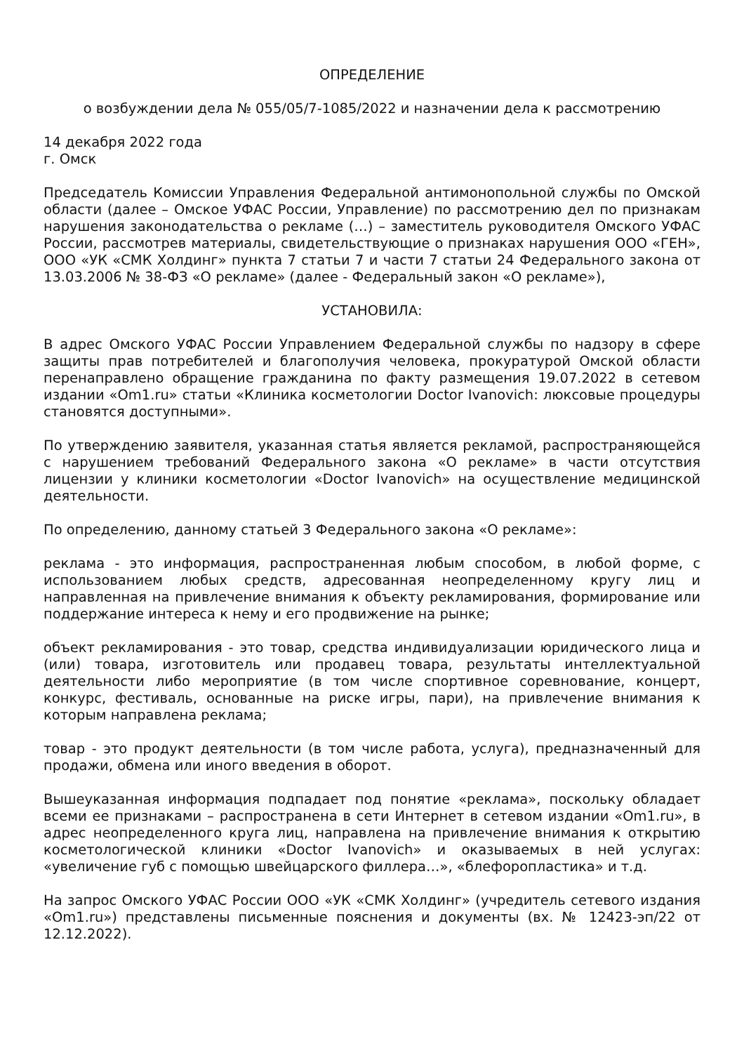ОПРЕДЕЛЕНИЕ
о возбуждении дела № 055/05/7-1085/2022 и назначении дела к рассмотрению
14 декабря 2022 года
г. Омск
Председатель Комиссии Управления Федеральной антимонопольной службы по Омской области (далее – Омское УФАС России, Управление) по рассмотрению дел по признакам нарушения законодательства о рекламе (…) – заместитель руководителя Омского УФАС России, рассмотрев материалы, свидетельствующие о признаках нарушения ООО «ГЕН», ООО «УК «СМК Холдинг» пункта 7 статьи 7 и части 7 статьи 24 Федерального закона от 13.03.2006 № 38-ФЗ «О рекламе» (далее - Федеральный закон «О рекламе»),
УСТАНОВИЛА:
В адрес Омского УФАС России Управлением Федеральной службы по надзору в сфере защиты прав потребителей и благополучия человека, прокуратурой Омской области перенаправлено обращение гражданина по факту размещения 19.07.2022 в сетевом издании «Om1.ru» статьи «Клиника косметологии Doctor Ivanovich: люксовые процедуры становятся доступными».
По утверждению заявителя, указанная статья является рекламой, распространяющейся с нарушением требований Федерального закона «О рекламе» в части отсутствия лицензии у клиники косметологии «Doctor Ivanovich» на осуществление медицинской деятельности.
По определению, данному статьей 3 Федерального закона «О рекламе»:
реклама - это информация, распространенная любым способом, в любой форме, с использованием любых средств, адресованная неопределенному кругу лиц и направленная на привлечение внимания к объекту рекламирования, формирование или поддержание интереса к нему и его продвижение на рынке;
объект рекламирования - это товар, средства индивидуализации юридического лица и (или) товара, изготовитель или продавец товара, результаты интеллектуальной деятельности либо мероприятие (в том числе спортивное соревнование, концерт, конкурс, фестиваль, основанные на риске игры, пари), на привлечение внимания к которым направлена реклама;
товар - это продукт деятельности (в том числе работа, услуга), предназначенный для продажи, обмена или иного введения в оборот.
Вышеуказанная информация подпадает под понятие «реклама», поскольку обладает всеми ее признаками – распространена в сети Интернет в сетевом издании «Om1.ru», в адрес неопределенного круга лиц, направлена на привлечение внимания к открытию косметологической клиники «Doctor Ivanovich» и оказываемых в ней услугах: «увеличение губ с помощью швейцарского филлера…», «блефоропластика» и т.д.
На запрос Омского УФАС России ООО «УК «СМК Холдинг» (учредитель сетевого издания «Om1.ru») представлены письменные пояснения и документы (вх. № 12423-эп/22 от 12.12.2022).